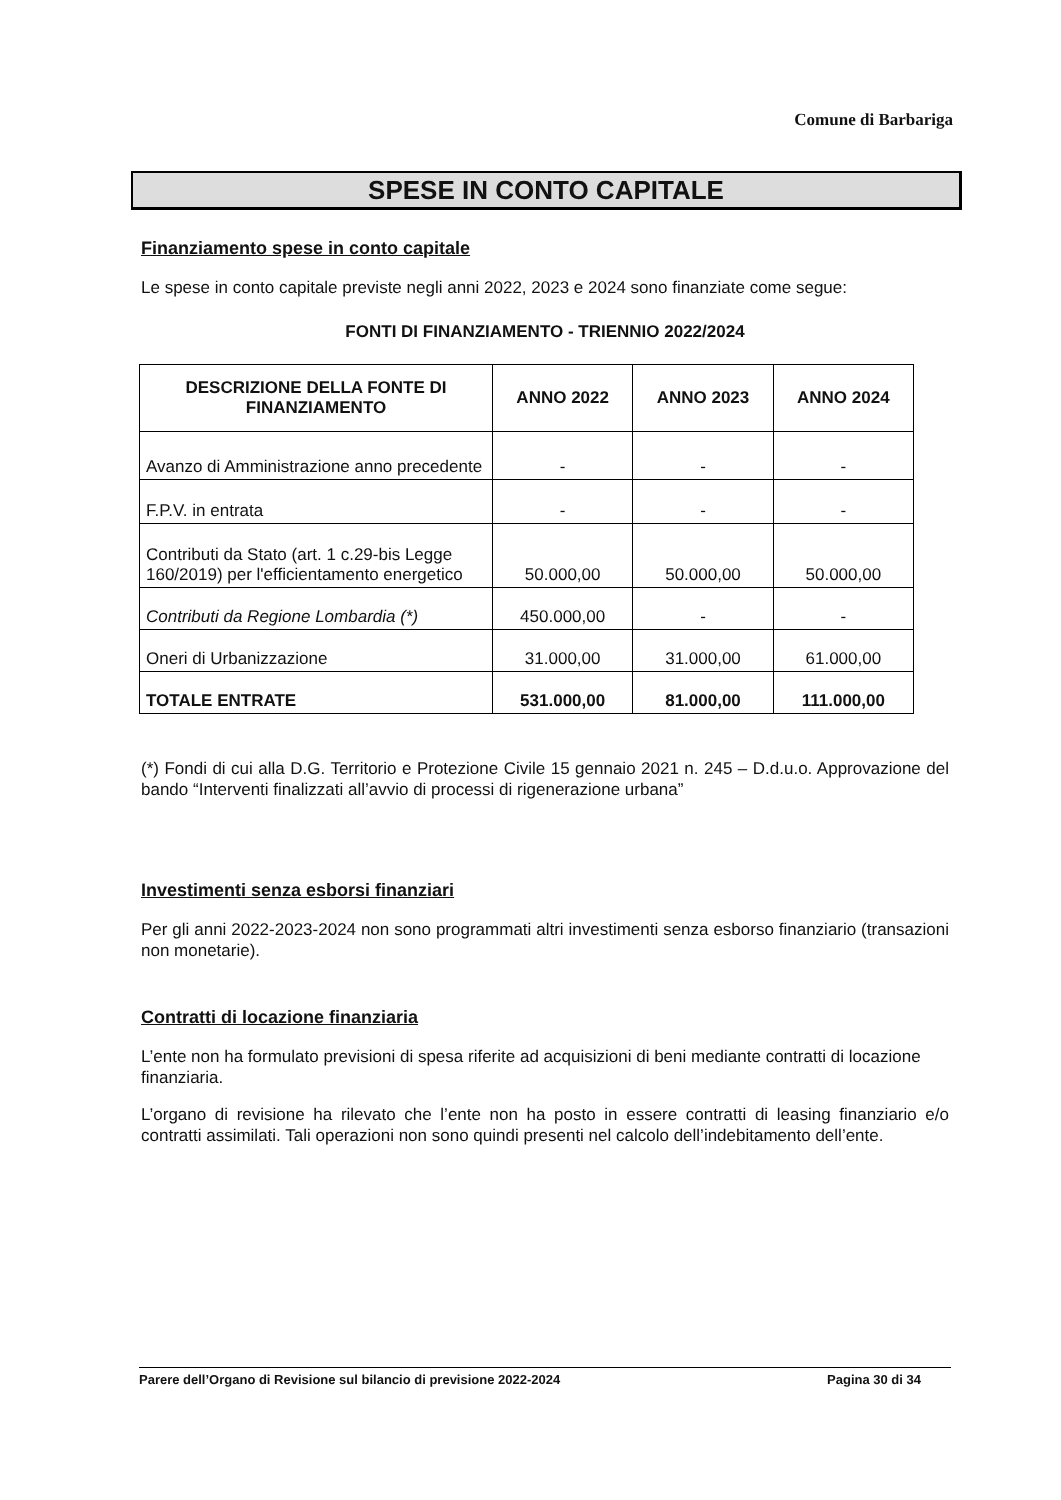Comune di Barbariga
SPESE IN CONTO CAPITALE
Finanziamento spese in conto capitale
Le spese in conto capitale previste negli anni 2022, 2023 e 2024 sono finanziate come segue:
FONTI DI FINANZIAMENTO - TRIENNIO 2022/2024
| DESCRIZIONE DELLA FONTE DI FINANZIAMENTO | ANNO 2022 | ANNO 2023 | ANNO 2024 |
| --- | --- | --- | --- |
| Avanzo di Amministrazione anno precedente | - | - | - |
| F.P.V. in entrata | - | - | - |
| Contributi da Stato (art. 1 c.29-bis Legge 160/2019) per l'efficientamento energetico | 50.000,00 | 50.000,00 | 50.000,00 |
| Contributi da Regione Lombardia (*) | 450.000,00 | - | - |
| Oneri di Urbanizzazione | 31.000,00 | 31.000,00 | 61.000,00 |
| TOTALE ENTRATE | 531.000,00 | 81.000,00 | 111.000,00 |
(*) Fondi di cui alla D.G. Territorio e Protezione Civile 15 gennaio 2021 n. 245 – D.d.u.o. Approvazione del bando “Interventi finalizzati all’avvio di processi di rigenerazione urbana”
Investimenti senza esborsi finanziari
Per gli anni 2022-2023-2024 non sono programmati altri investimenti senza esborso finanziario (transazioni non monetarie).
Contratti di locazione finanziaria
L’ente non ha formulato previsioni di spesa riferite ad acquisizioni di beni mediante contratti di locazione finanziaria.
L’organo di revisione ha rilevato che l’ente non ha posto in essere contratti di leasing finanziario e/o contratti assimilati. Tali operazioni non sono quindi presenti nel calcolo dell’indebitamento dell’ente.
Parere dell’Organo di Revisione sul bilancio di previsione 2022-2024 Pagina 30 di 34